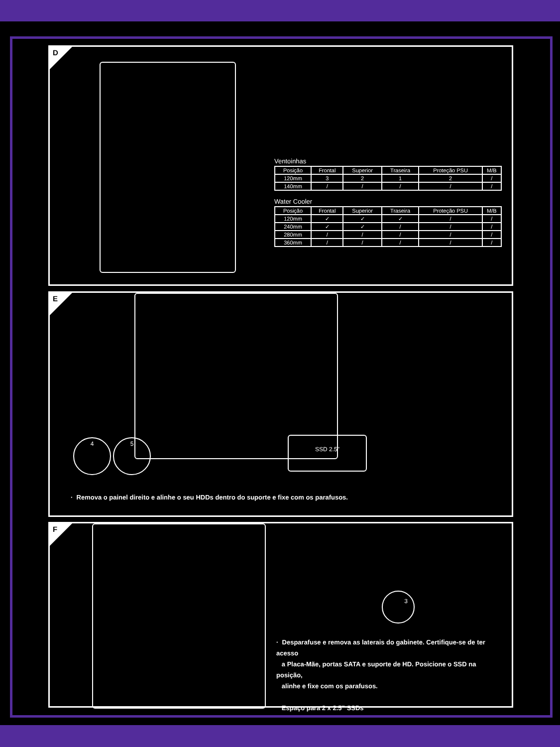D
Ventoinhas
| Posição | Frontal | Superior | Traseira | Proteção PSU | M/B |
| --- | --- | --- | --- | --- | --- |
| 120mm | 3 | 2 | 1 | 2 | / |
| 140mm | / | / | / | / | / |
Water Cooler
| Posição | Frontal | Superior | Traseira | Proteção PSU | M/B |
| --- | --- | --- | --- | --- | --- |
| 120mm | ✓ | ✓ | ✓ | / | / |
| 240mm | ✓ | ✓ | / | / | / |
| 280mm | / | / | / | / | / |
| 360mm | / | / | / | / | / |
E
4 5 SSD 2.5"
· Remova o painel direito e alinhe o seu HDDs dentro do suporte e fixe com os parafusos.
F
3
· Desparafuse e remova as laterais do gabinete. Certifique-se de ter acesso
a Placa-Mãe, portas SATA e suporte de HD. Posicione o SSD na posição,
alinhe e fixe com os parafusos.
Espaço para 2 x 2.5” SSDs